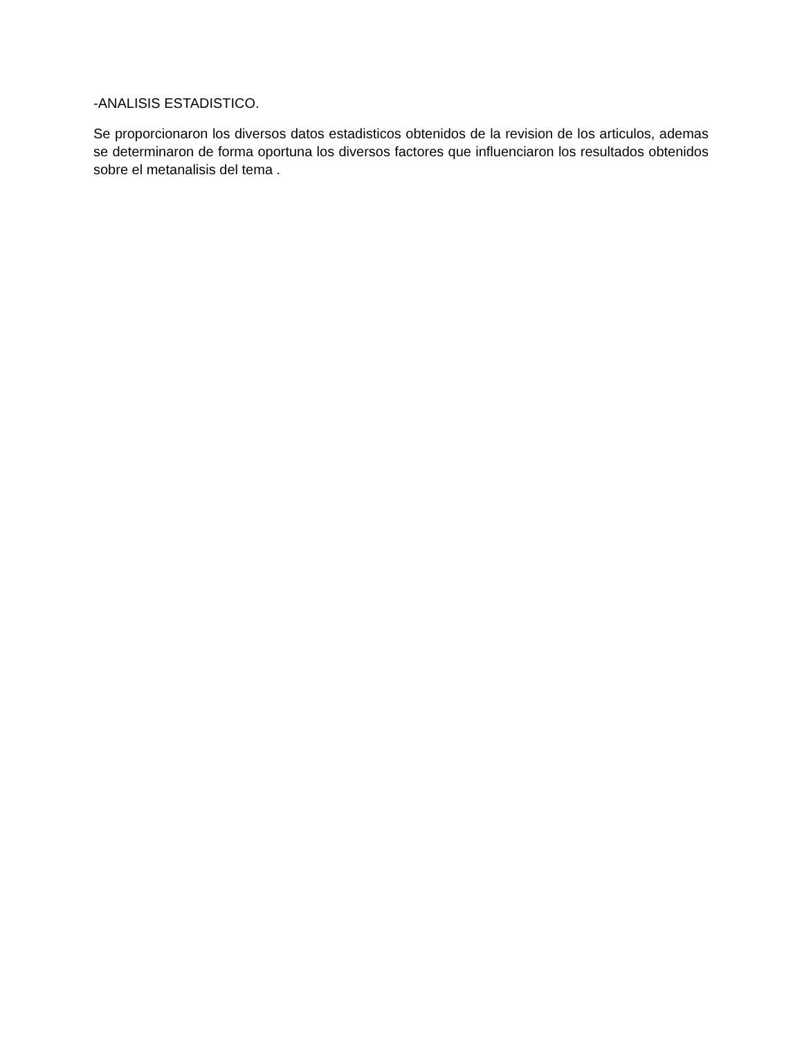-ANALISIS ESTADISTICO.
Se proporcionaron los diversos datos estadisticos obtenidos de la revision de los articulos, ademas se determinaron de forma oportuna los diversos factores que influenciaron los resultados obtenidos sobre el metanalisis del tema .